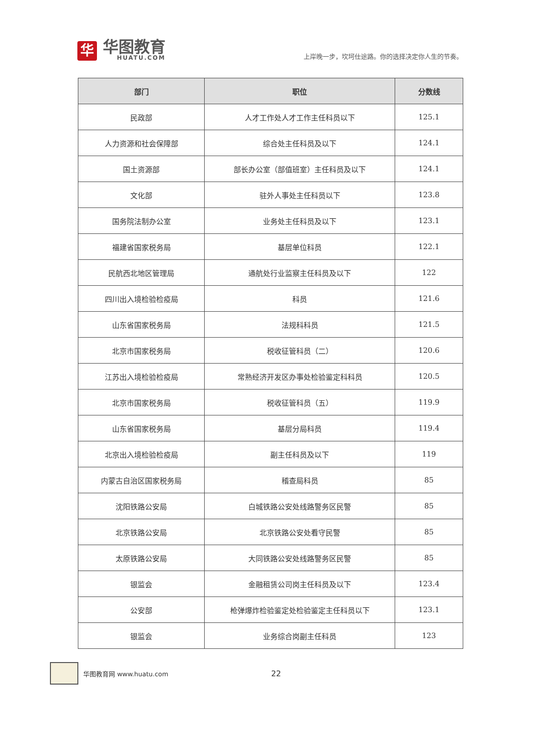华
华图教育
HUATU.COM
上岸晚一步，坎坷仕途路。你的选择决定你人生的节奏。
| 部门 | 职位 | 分数线 |
| --- | --- | --- |
| 民政部 | 人才工作处人才工作主任科员以下 | 125.1 |
| 人力资源和社会保障部 | 综合处主任科员及以下 | 124.1 |
| 国土资源部 | 部长办公室（部值班室）主任科员及以下 | 124.1 |
| 文化部 | 驻外人事处主任科员以下 | 123.8 |
| 国务院法制办公室 | 业务处主任科员及以下 | 123.1 |
| 福建省国家税务局 | 基层单位科员 | 122.1 |
| 民航西北地区管理局 | 通航处行业监察主任科员及以下 | 122 |
| 四川出入境检验检疫局 | 科员 | 121.6 |
| 山东省国家税务局 | 法规科科员 | 121.5 |
| 北京市国家税务局 | 税收征管科员（二） | 120.6 |
| 江苏出入境检验检疫局 | 常熟经济开发区办事处检验鉴定科科员 | 120.5 |
| 北京市国家税务局 | 税收征管科员（五） | 119.9 |
| 山东省国家税务局 | 基层分局科员 | 119.4 |
| 北京出入境检验检疫局 | 副主任科员及以下 | 119 |
| 内蒙古自治区国家税务局 | 稽查局科员 | 85 |
| 沈阳铁路公安局 | 白城铁路公安处线路警务区民警 | 85 |
| 北京铁路公安局 | 北京铁路公安处看守民警 | 85 |
| 太原铁路公安局 | 大同铁路公安处线路警务区民警 | 85 |
| 银监会 | 金融租赁公司岗主任科员及以下 | 123.4 |
| 公安部 | 枪弹爆炸检验鉴定处检验鉴定主任科员以下 | 123.1 |
| 银监会 | 业务综合岗副主任科员 | 123 |
华图教育网 www.huatu.com 22